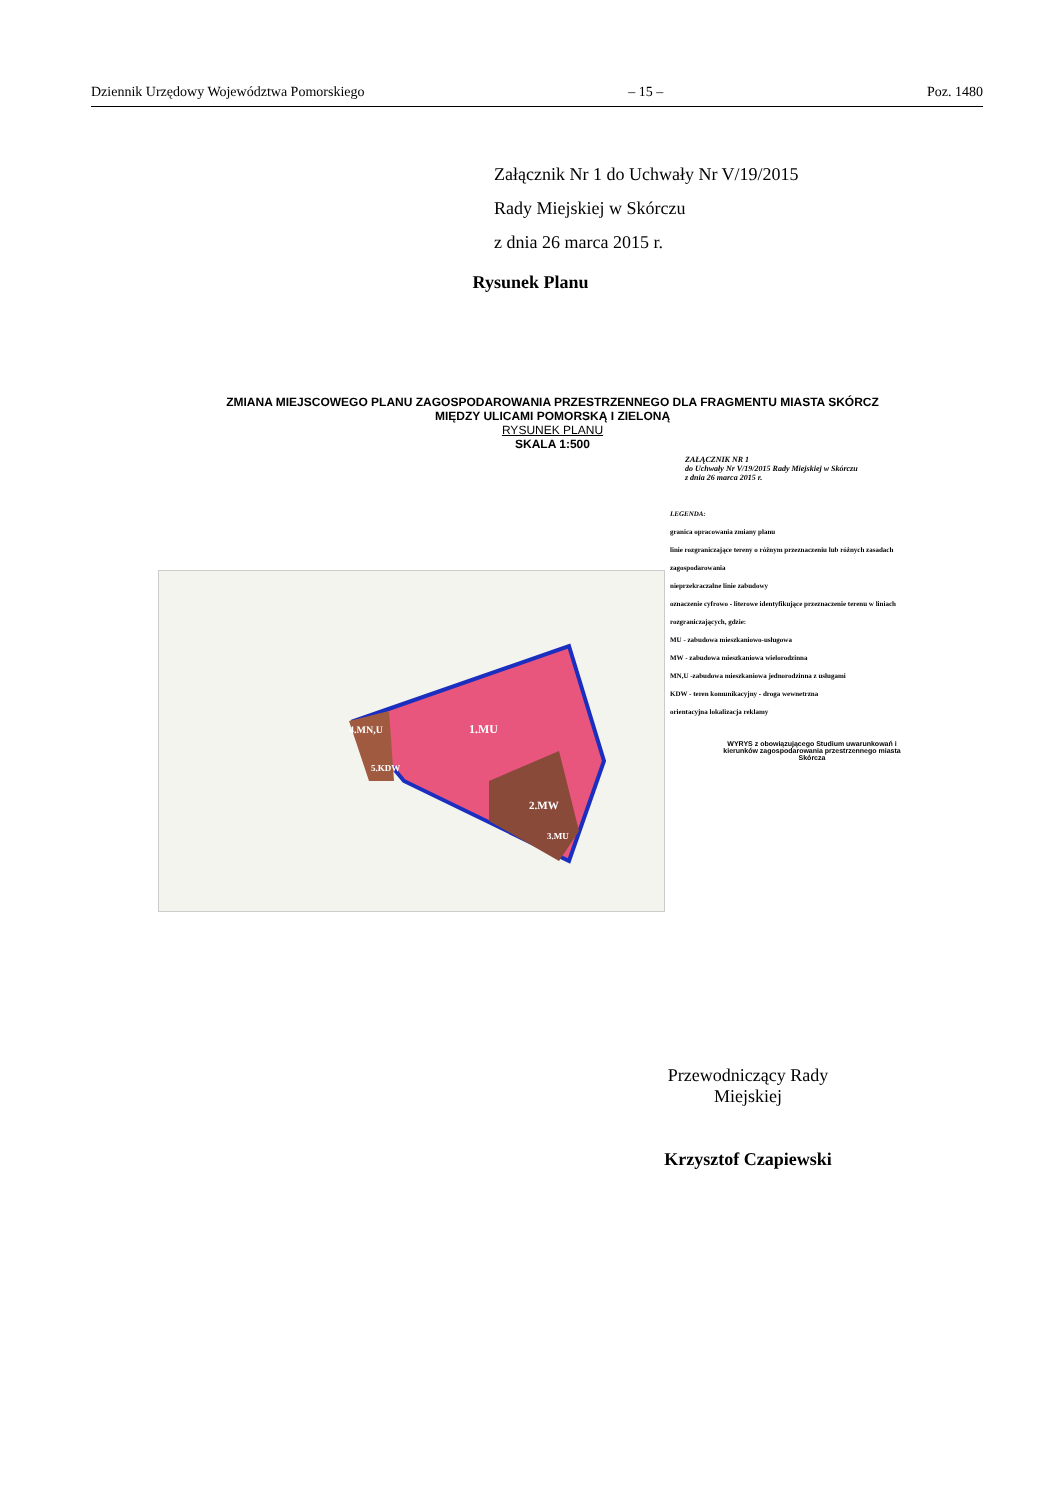Dziennik Urzędowy Województwa Pomorskiego – 15 – Poz. 1480
Załącznik Nr 1 do Uchwały Nr V/19/2015
Rady Miejskiej w Skórczu
z dnia 26 marca 2015 r.
Rysunek Planu
ZMIANA MIEJSCOWEGO PLANU ZAGOSPODAROWANIA PRZESTRZENNEGO DLA FRAGMENTU MIASTA SKÓRCZ
MIĘDZY ULICAMI POMORSKĄ I ZIELONĄ
RYSUNEK PLANU
SKALA 1:500
ZAŁĄCZNIK NR 1
do Uchwały Nr V/19/2015 Rady Miejskiej w Skórczu
z dnia 26 marca 2015 r.
LEGENDA:
granica opracowania zmiany planu
linie rozgraniczające tereny o różnym przeznaczeniu lub różnych zasadach zagospodarowania
nieprzekraczalne linie zabudowy
oznaczenie cyfrowo - literowe identyfikujące przeznaczenie terenu w liniach rozgraniczających, gdzie:
MU - zabudowa mieszkaniowo-usługowa
MW - zabudowa mieszkaniowa wielorodzinna
MN,U -zabudowa mieszkaniowa jednorodzinna z usługami
KDW - teren komunikacyjny - droga wewnetrzna
orientacyjna lokalizacja reklamy
1.MU
2.MW
4.MN,U
5.KDW
3.MU
WYRYS z obowiązującego Studium uwarunkowań i kierunków zagospodarowania przestrzennego miasta Skórcza
Przewodniczący Rady Miejskiej
Krzysztof Czapiewski